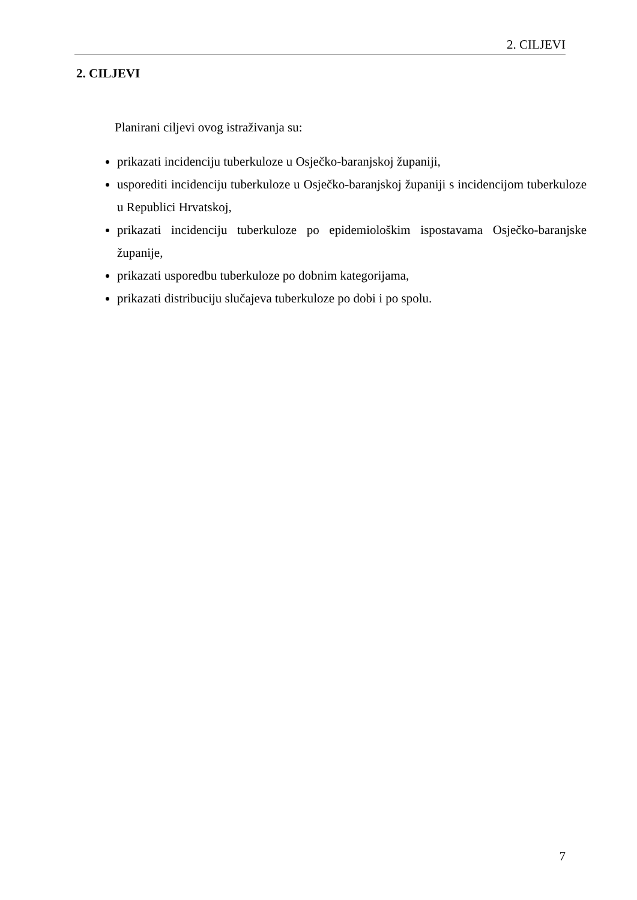2. CILJEVI
2. CILJEVI
Planirani ciljevi ovog istraživanja su:
prikazati incidenciju tuberkuloze u Osječko-baranjskoj županiji,
usporediti incidenciju tuberkuloze u Osječko-baranjskoj županiji s incidencijom tuberkuloze u Republici Hrvatskoj,
prikazati incidenciju tuberkuloze po epidemiološkim ispostavama Osječko-baranjske županije,
prikazati usporedbu tuberkuloze po dobnim kategorijama,
prikazati distribuciju slučajeva tuberkuloze po dobi i po spolu.
7